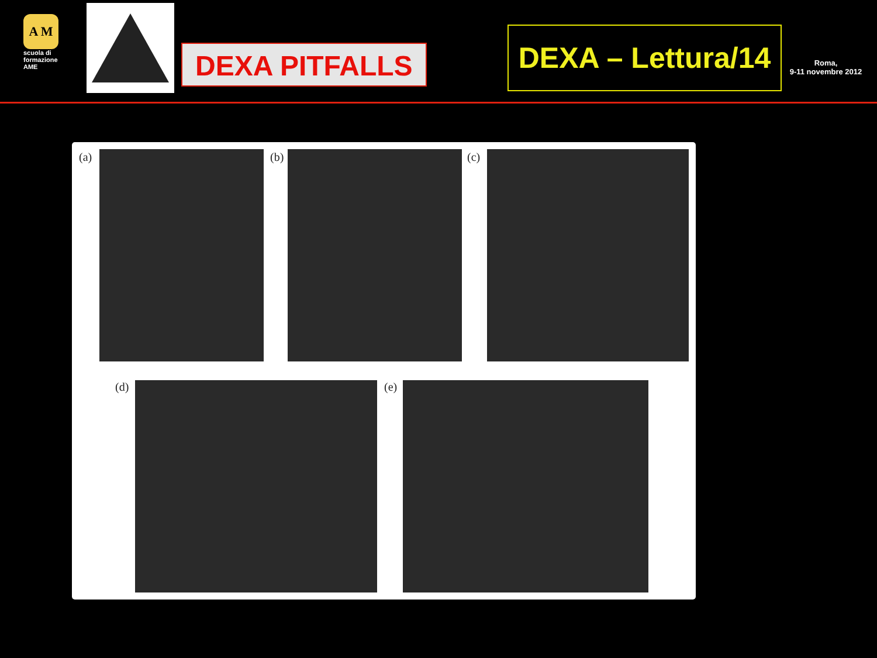A M E
scuola di formazione AME
DEXA PITFALLS
DEXA – Lettura/14
Roma,
9-11 novembre 2012
(a) (b) (c)
(d) (e)